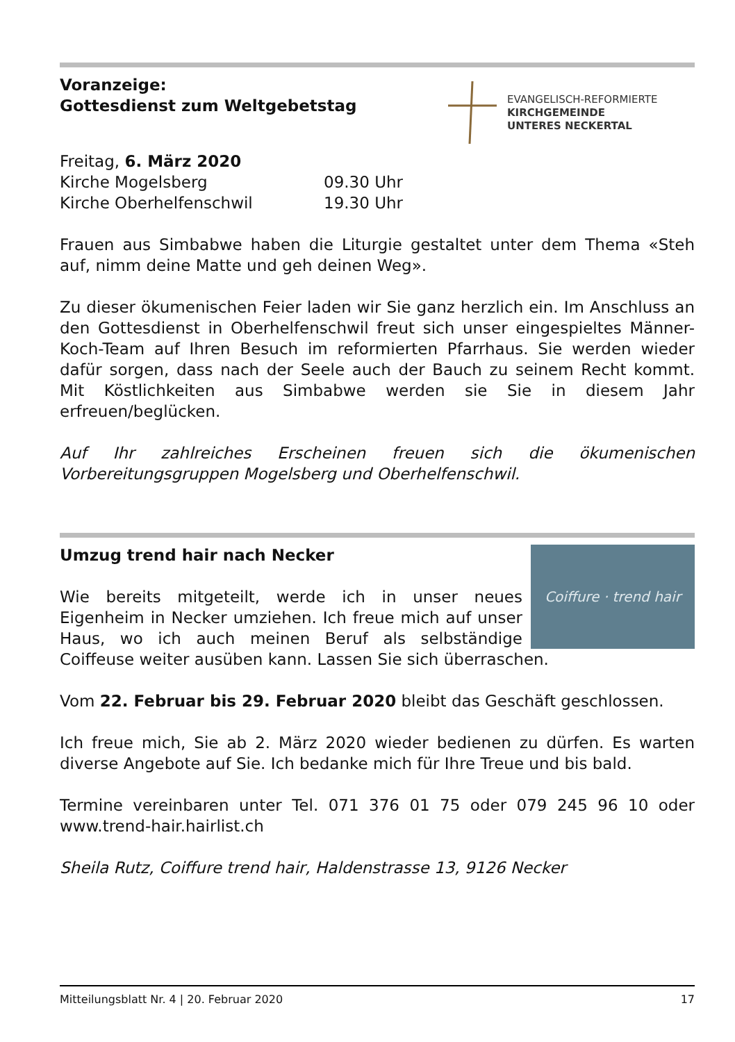EVANGELISCH-REFORMIERTE
KIRCHGEMEINDE
UNTERES NECKERTAL
Voranzeige:
Gottesdienst zum Weltgebetstag
Freitag, 6. März 2020
Kirche Mogelsberg 09.30 Uhr
Kirche Oberhelfenschwil 19.30 Uhr
Frauen aus Simbabwe haben die Liturgie gestaltet unter dem Thema «Steh auf, nimm deine Matte und geh deinen Weg».
Zu dieser ökumenischen Feier laden wir Sie ganz herzlich ein. Im Anschluss an den Gottesdienst in Oberhelfenschwil freut sich unser eingespieltes Männer-Koch-Team auf Ihren Besuch im reformierten Pfarrhaus. Sie werden wieder dafür sorgen, dass nach der Seele auch der Bauch zu seinem Recht kommt. Mit Köstlichkeiten aus Simbabwe werden sie Sie in diesem Jahr erfreuen/beglücken.
Auf Ihr zahlreiches Erscheinen freuen sich die ökumenischen Vorbereitungsgruppen Mogelsberg und Oberhelfenschwil.
Coiffure · trend hair
Umzug trend hair nach Necker
Wie bereits mitgeteilt, werde ich in unser neues Eigenheim in Necker umziehen. Ich freue mich auf unser Haus, wo ich auch meinen Beruf als selbständige Coiffeuse weiter ausüben kann. Lassen Sie sich überraschen.
Vom 22. Februar bis 29. Februar 2020 bleibt das Geschäft geschlossen.
Ich freue mich, Sie ab 2. März 2020 wieder bedienen zu dürfen. Es warten diverse Angebote auf Sie. Ich bedanke mich für Ihre Treue und bis bald.
Termine vereinbaren unter Tel. 071 376 01 75 oder 079 245 96 10 oder www.trend-hair.hairlist.ch
Sheila Rutz, Coiffure trend hair, Haldenstrasse 13, 9126 Necker
Mitteilungsblatt Nr. 4 | 20. Februar 2020 17